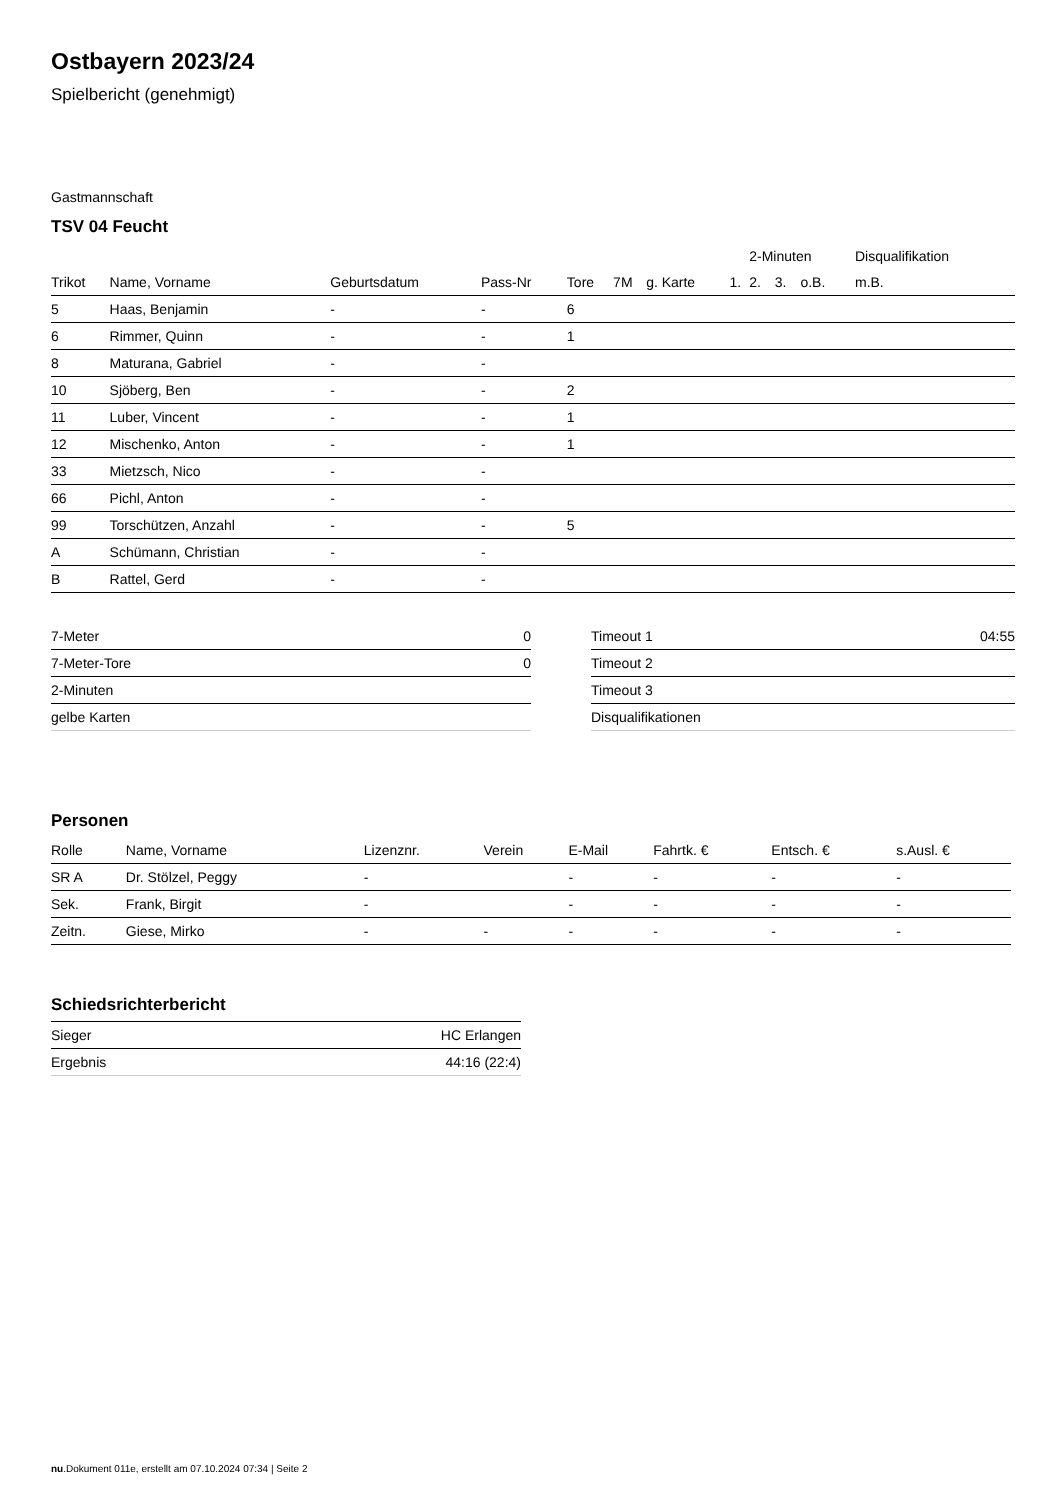Ostbayern 2023/24
Spielbericht (genehmigt)
Gastmannschaft
TSV 04 Feucht
| | | | | | | | | 2-Minuten | | | Disqualifikation |
| --- | --- | --- | --- | --- | --- | --- | --- | --- | --- | --- | --- |
| Trikot | Name, Vorname | Geburtsdatum | Pass-Nr | Tore | 7M | g. Karte | 1. | 2. | 3. | o.B. | m.B. |
| 5 | Haas, Benjamin | - | - | 6 | | | | | | | |
| 6 | Rimmer, Quinn | - | - | 1 | | | | | | | |
| 8 | Maturana, Gabriel | - | - | | | | | | | | |
| 10 | Sjöberg, Ben | - | - | 2 | | | | | | | |
| 11 | Luber, Vincent | - | - | 1 | | | | | | | |
| 12 | Mischenko, Anton | - | - | 1 | | | | | | | |
| 33 | Mietzsch, Nico | - | - | | | | | | | | |
| 66 | Pichl, Anton | - | - | | | | | | | | |
| 99 | Torschützen, Anzahl | - | - | 5 | | | | | | | |
| A | Schümann, Christian | - | - | | | | | | | | |
| B | Rattel, Gerd | - | - | | | | | | | | |
| 7-Meter | 0 |
| 7-Meter-Tore | 0 |
| 2-Minuten | |
| gelbe Karten | |
| Timeout 1 | 04:55 |
| Timeout 2 | |
| Timeout 3 | |
| Disqualifikationen | |
Personen
| Rolle | Name, Vorname | Lizenznr. | Verein | E-Mail | Fahrtk. € | Entsch. € | s.Ausl. € |
| --- | --- | --- | --- | --- | --- | --- | --- |
| SR A | Dr. Stölzel, Peggy | - | | - | - | - | - |
| Sek. | Frank, Birgit | - | | - | - | - | - |
| Zeitn. | Giese, Mirko | - | - | - | - | - | - |
Schiedsrichterbericht
| Sieger | HC Erlangen |
| Ergebnis | 44:16 (22:4) |
nu.Dokument 011e, erstellt am 07.10.2024 07:34 | Seite 2